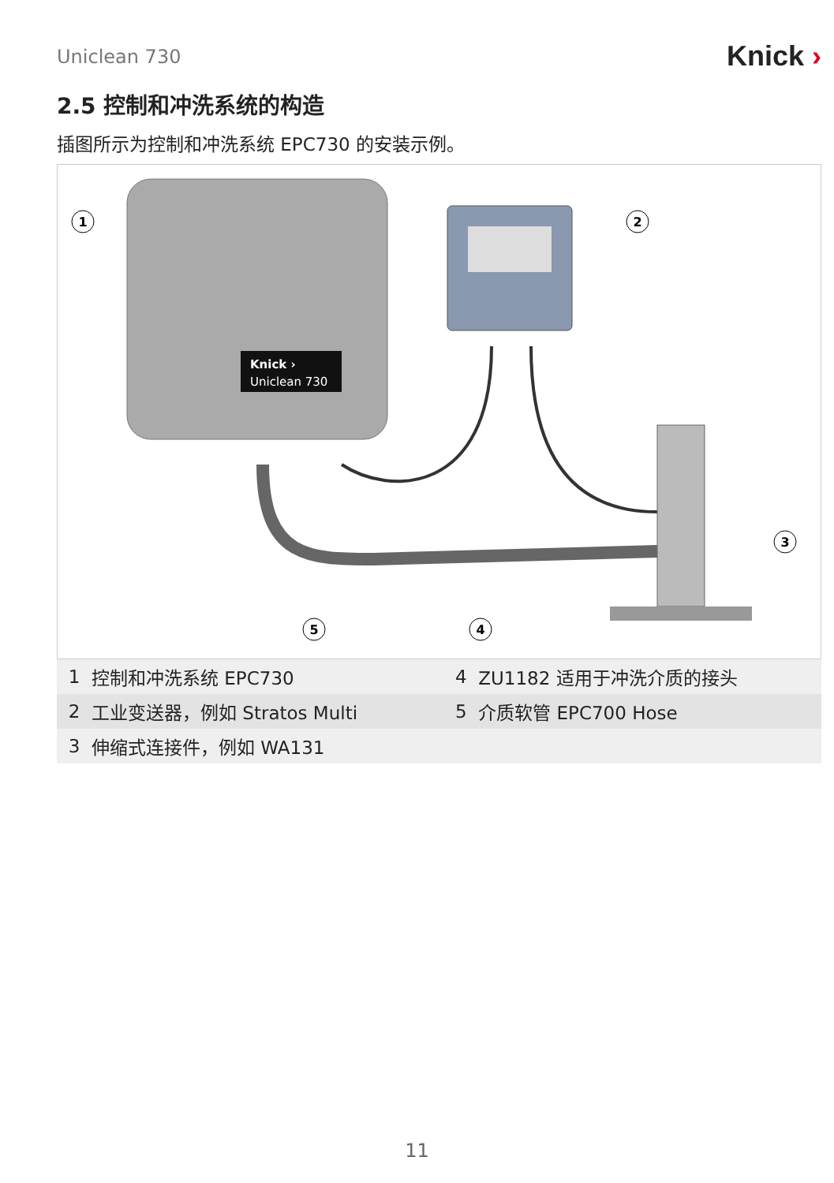Uniclean 730
Knick ›
2.5 控制和冲洗系统的构造
插图所示为控制和冲洗系统 EPC730 的安装示例。
Knick ›
Uniclean 730
1
2
3
4
5
| 1 | 控制和冲洗系统 EPC730 | 4 | ZU1182 适用于冲洗介质的接头 |
| 2 | 工业变送器，例如 Stratos Multi | 5 | 介质软管 EPC700 Hose |
| 3 | 伸缩式连接件，例如 WA131 | | |
11